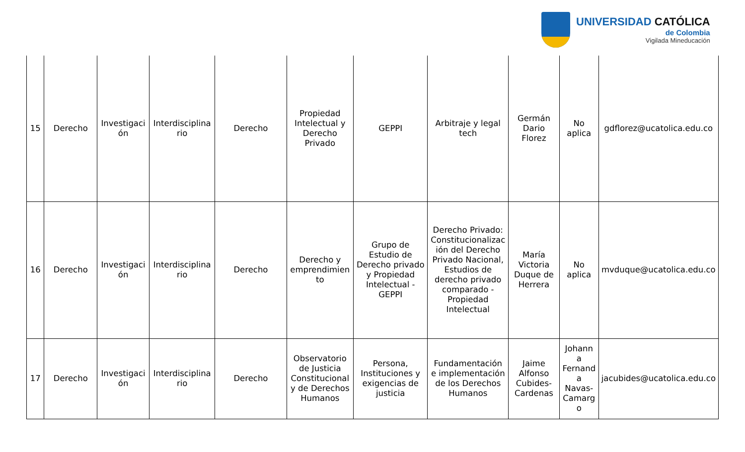UNIVERSIDAD CATÓLICA
de Colombia
Vigilada Mineducación
| 15 | Derecho | Investigaci ón | Interdisciplina rio | Derecho | Propiedad Intelectual y Derecho Privado | GEPPI | Arbitraje y legal tech | Germán Dario Florez | No aplica | gdflorez@ucatolica.edu.co |
| 16 | Derecho | Investigaci ón | Interdisciplina rio | Derecho | Derecho y emprendimien to | Grupo de Estudio de Derecho privado y Propiedad Intelectual - GEPPI | Derecho Privado: Constitucionalizac ión del Derecho Privado Nacional, Estudios de derecho privado comparado - Propiedad Intelectual | María Victoria Duque de Herrera | No aplica | mvduque@ucatolica.edu.co |
| 17 | Derecho | Investigaci ón | Interdisciplina rio | Derecho | Observatorio de Justicia Constitucional y de Derechos Humanos | Persona, Instituciones y exigencias de justicia | Fundamentación e implementación de los Derechos Humanos | Jaime Alfonso Cubides-Cardenas | Johann a Fernand a Navas-Camarg o | jacubides@ucatolica.edu.co |